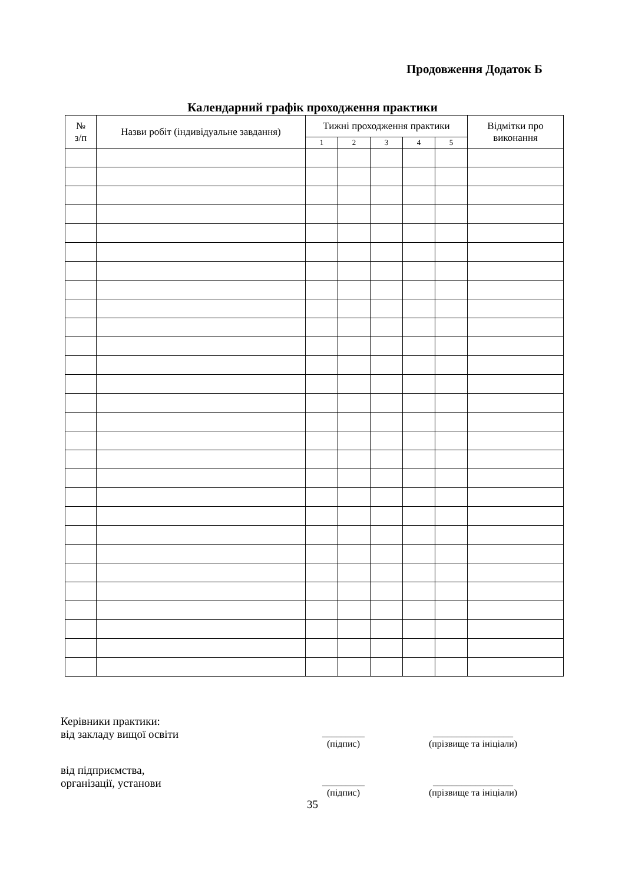Продовження Додаток Б
Календарний графік проходження практики
| № з/п | Назви робіт (індивідуальне завдання) | Тижні проходження практики | | | | | Відмітки про виконання |
| --- | --- | --- | --- | --- | --- | --- | --- |
| | | 1 | 2 | 3 | 4 | 5 | |
Керівники практики:
від закладу вищої освіти
_________
(підпис)
_________________
(прізвище та ініціали)
від підприємства,
організації, установи
_________
(підпис)
_________________
(прізвище та ініціали)
35